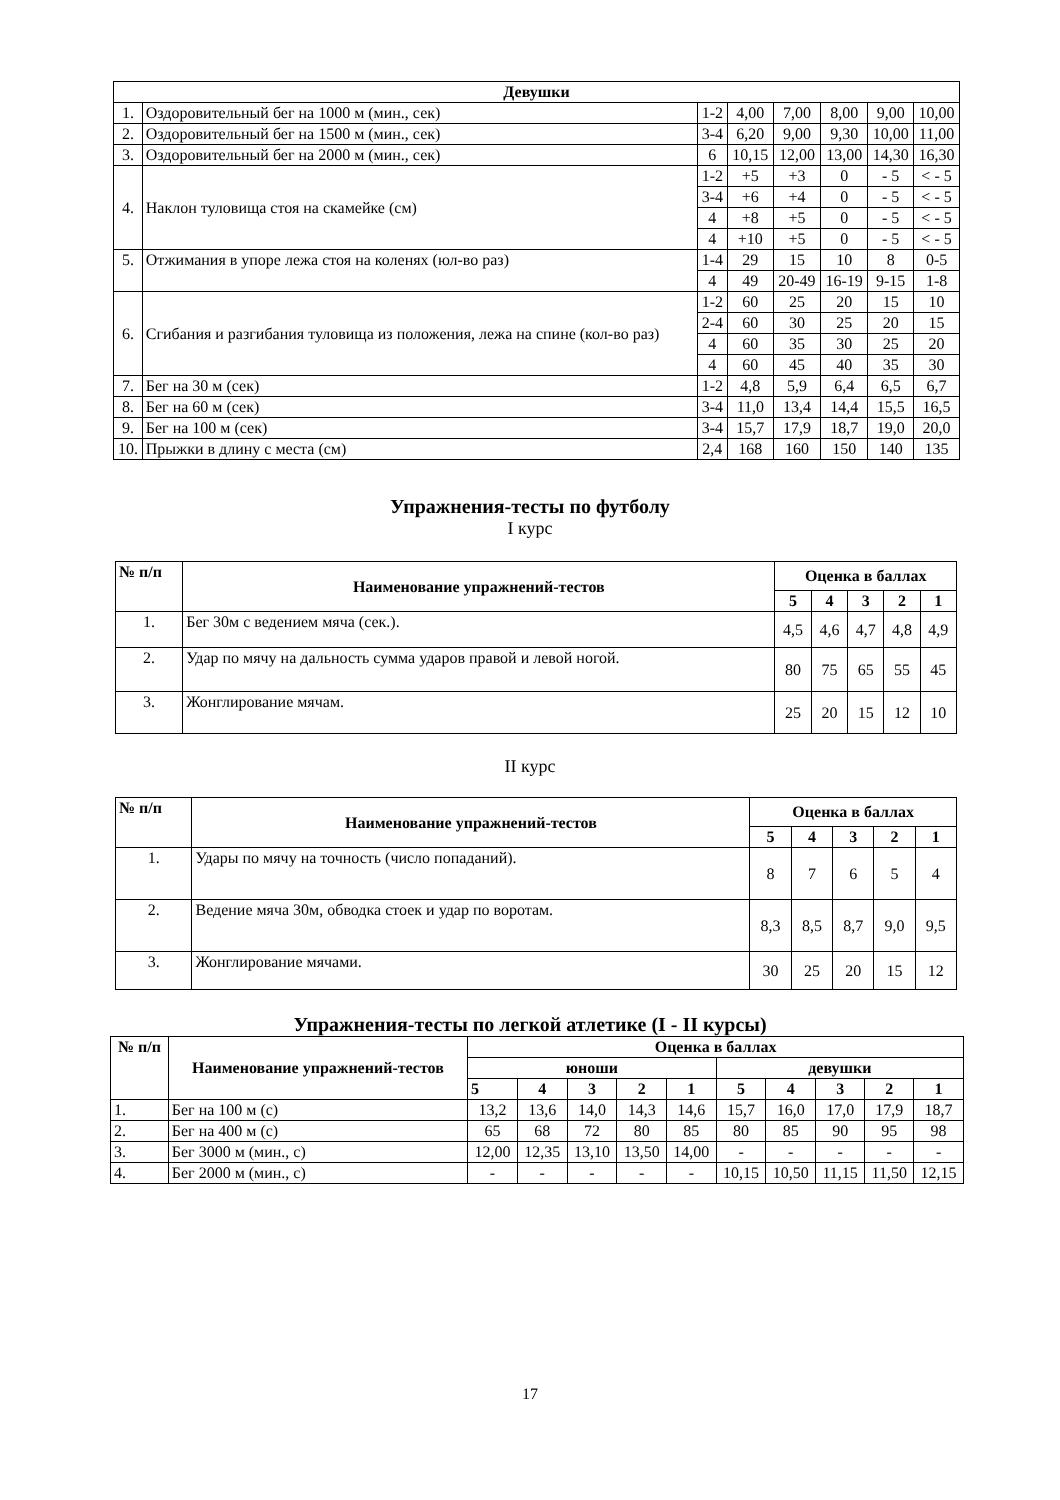| Девушки | | | | | | | |
| --- | --- | --- | --- | --- | --- | --- | --- |
| 1. | Оздоровительный бег на 1000 м (мин., сек) | 1-2 | 4,00 | 7,00 | 8,00 | 9,00 | 10,00 |
| 2. | Оздоровительный бег на 1500 м (мин., сек) | 3-4 | 6,20 | 9,00 | 9,30 | 10,00 | 11,00 |
| 3. | Оздоровительный бег на 2000 м (мин., сек) | 6 | 10,15 | 12,00 | 13,00 | 14,30 | 16,30 |
| 4. | Наклон туловища стоя на скамейке (см) | 1-2 | +5 | +3 | 0 | - 5 | < - 5 |
| | | 3-4 | +6 | +4 | 0 | - 5 | < - 5 |
| | | 4 | +8 | +5 | 0 | - 5 | < - 5 |
| | | 4 | +10 | +5 | 0 | - 5 | < - 5 |
| 5. | Отжимания в упоре лежа стоя на коленях (юл-во раз) | 1-4 | 29 | 15 | 10 | 8 | 0-5 |
| | | 4 | 49 | 20-49 | 16-19 | 9-15 | 1-8 |
| 6. | Сгибания и разгибания туловища из положения, лежа на спине (кол-во раз) | 1-2 | 60 | 25 | 20 | 15 | 10 |
| | | 2-4 | 60 | 30 | 25 | 20 | 15 |
| | | 4 | 60 | 35 | 30 | 25 | 20 |
| | | 4 | 60 | 45 | 40 | 35 | 30 |
| 7. | Бег на 30 м (сек) | 1-2 | 4,8 | 5,9 | 6,4 | 6,5 | 6,7 |
| 8. | Бег на 60 м (сек) | 3-4 | 11,0 | 13,4 | 14,4 | 15,5 | 16,5 |
| 9. | Бег на 100 м (сек) | 3-4 | 15,7 | 17,9 | 18,7 | 19,0 | 20,0 |
| 10. | Прыжки в длину с места (см) | 2,4 | 168 | 160 | 150 | 140 | 135 |
Упражнения-тесты по футболу
I курс
| № п/п | Наименование упражнений-тестов | Оценка в баллах | | | | |
| --- | --- | --- | --- | --- | --- | --- |
| | | 5 | 4 | 3 | 2 | 1 |
| 1. | Бег 30м с ведением мяча (сек.). | 4,5 | 4,6 | 4,7 | 4,8 | 4,9 |
| 2. | Удар по мячу на дальность сумма ударов правой и левой ногой. | 80 | 75 | 65 | 55 | 45 |
| 3. | Жонглирование мячам. | 25 | 20 | 15 | 12 | 10 |
II курс
| № п/п | Наименование упражнений-тестов | Оценка в баллах | | | | |
| --- | --- | --- | --- | --- | --- | --- |
| | | 5 | 4 | 3 | 2 | 1 |
| 1. | Удары по мячу на точность (число попаданий). | 8 | 7 | 6 | 5 | 4 |
| 2. | Ведение мяча 30м, обводка стоек и удар по воротам. | 8,3 | 8,5 | 8,7 | 9,0 | 9,5 |
| 3. | Жонглирование мячами. | 30 | 25 | 20 | 15 | 12 |
Упражнения-тесты по легкой атлетике (I - II курсы)
| № п/п | Наименование упражнений-тестов | Оценка в баллах | | | | | | | | | |
| --- | --- | --- | --- | --- | --- | --- | --- | --- | --- | --- | --- |
| | | юноши | | | | | девушки | | | | |
| | | 5 | 4 | 3 | 2 | 1 | 5 | 4 | 3 | 2 | 1 |
| 1. | Бег на 100 м (с) | 13,2 | 13,6 | 14,0 | 14,3 | 14,6 | 15,7 | 16,0 | 17,0 | 17,9 | 18,7 |
| 2. | Бег на 400 м (с) | 65 | 68 | 72 | 80 | 85 | 80 | 85 | 90 | 95 | 98 |
| 3. | Бег 3000 м (мин., с) | 12,00 | 12,35 | 13,10 | 13,50 | 14,00 | - | - | - | - | - |
| 4. | Бег 2000 м (мин., с) | - | - | - | - | - | 10,15 | 10,50 | 11,15 | 11,50 | 12,15 |
17